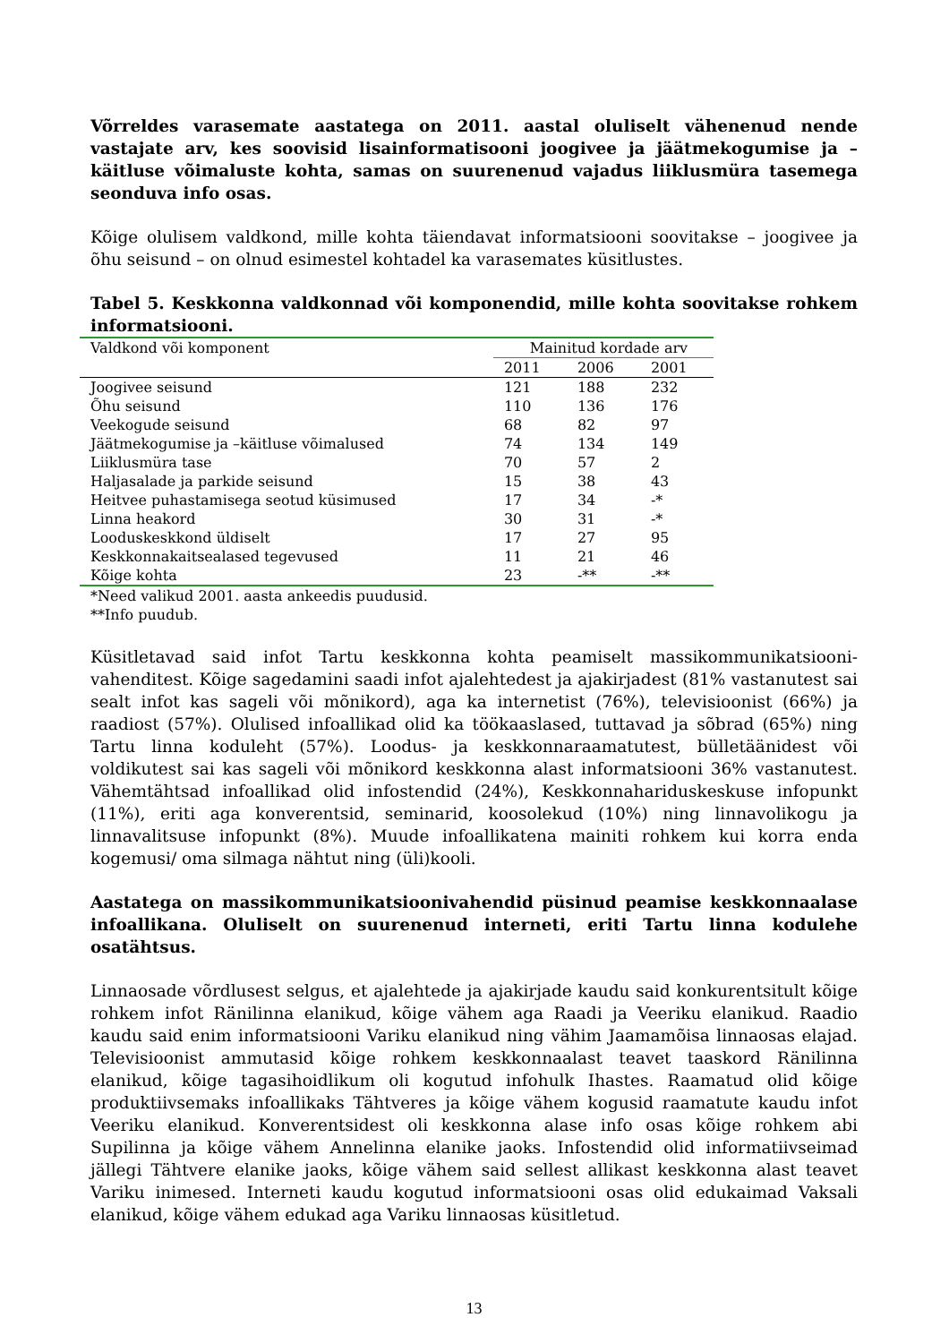Võrreldes varasemate aastatega on 2011. aastal oluliselt vähenenud nende vastajate arv, kes soovisid lisainformatisooni joogivee ja jäätmekogumise ja –käitluse võimaluste kohta, samas on suurenenud vajadus liiklusmüra tasemega seonduva info osas.
Kõige olulisem valdkond, mille kohta täiendavat informatsiooni soovitakse – joogivee ja õhu seisund – on olnud esimestel kohtadel ka varasemates küsitlustes.
Tabel 5. Keskkonna valdkonnad või komponendid, mille kohta soovitakse rohkem informatsiooni.
| Valdkond või komponent | Mainitud kordade arv | | |
| --- | --- | --- | --- |
| | 2011 | 2006 | 2001 |
| Joogivee seisund | 121 | 188 | 232 |
| Õhu seisund | 110 | 136 | 176 |
| Veekogude seisund | 68 | 82 | 97 |
| Jäätmekogumise ja –käitluse võimalused | 74 | 134 | 149 |
| Liiklusmüra tase | 70 | 57 | 2 |
| Haljasalade ja parkide seisund | 15 | 38 | 43 |
| Heitvee puhastamisega seotud küsimused | 17 | 34 | -* |
| Linna heakord | 30 | 31 | -* |
| Looduskeskkond üldiselt | 17 | 27 | 95 |
| Keskkonnakaitsealased tegevused | 11 | 21 | 46 |
| Kõige kohta | 23 | -** | -** |
*Need valikud 2001. aasta ankeedis puudusid.
**Info puudub.
Küsitletavad said infot Tartu keskkonna kohta peamiselt massikommunikatsiooni-vahenditest. Kõige sagedamini saadi infot ajalehtedest ja ajakirjadest (81% vastanutest sai sealt infot kas sageli või mõnikord), aga ka internetist (76%), televisioonist (66%) ja raadiost (57%). Olulised infoallikad olid ka töökaaslased, tuttavad ja sõbrad (65%) ning Tartu linna koduleht (57%). Loodus- ja keskkonnaraamatutest, bülletäänidest või voldikutest sai kas sageli või mõnikord keskkonna alast informatsiooni 36% vastanutest. Vähemtähtsad infoallikad olid infostendid (24%), Keskkonnahariduskeskuse infopunkt (11%), eriti aga konverentsid, seminarid, koosolekud (10%) ning linnavolikogu ja linnavalitsuse infopunkt (8%). Muude infoallikatena mainiti rohkem kui korra enda kogemusi/ oma silmaga nähtut ning (üli)kooli.
Aastatega on massikommunikatsioonivahendid püsinud peamise keskkonnaalase infoallikana. Oluliselt on suurenenud interneti, eriti Tartu linna kodulehe osatähtsus.
Linnaosade võrdlusest selgus, et ajalehtede ja ajakirjade kaudu said konkurentsitult kõige rohkem infot Ränilinna elanikud, kõige vähem aga Raadi ja Veeriku elanikud. Raadio kaudu said enim informatsiooni Variku elanikud ning vähim Jaamamõisa linnaosas elajad. Televisioonist ammutasid kõige rohkem keskkonnaalast teavet taaskord Ränilinna elanikud, kõige tagasihoidlikum oli kogutud infohulk Ihastes. Raamatud olid kõige produktiivsemaks infoallikaks Tähtveres ja kõige vähem kogusid raamatute kaudu infot Veeriku elanikud. Konverentsidest oli keskkonna alase info osas kõige rohkem abi Supilinna ja kõige vähem Annelinna elanike jaoks. Infostendid olid informatiivseimad jällegi Tähtvere elanike jaoks, kõige vähem said sellest allikast keskkonna alast teavet Variku inimesed. Interneti kaudu kogutud informatsiooni osas olid edukaimad Vaksali elanikud, kõige vähem edukad aga Variku linnaosas küsitletud.
13